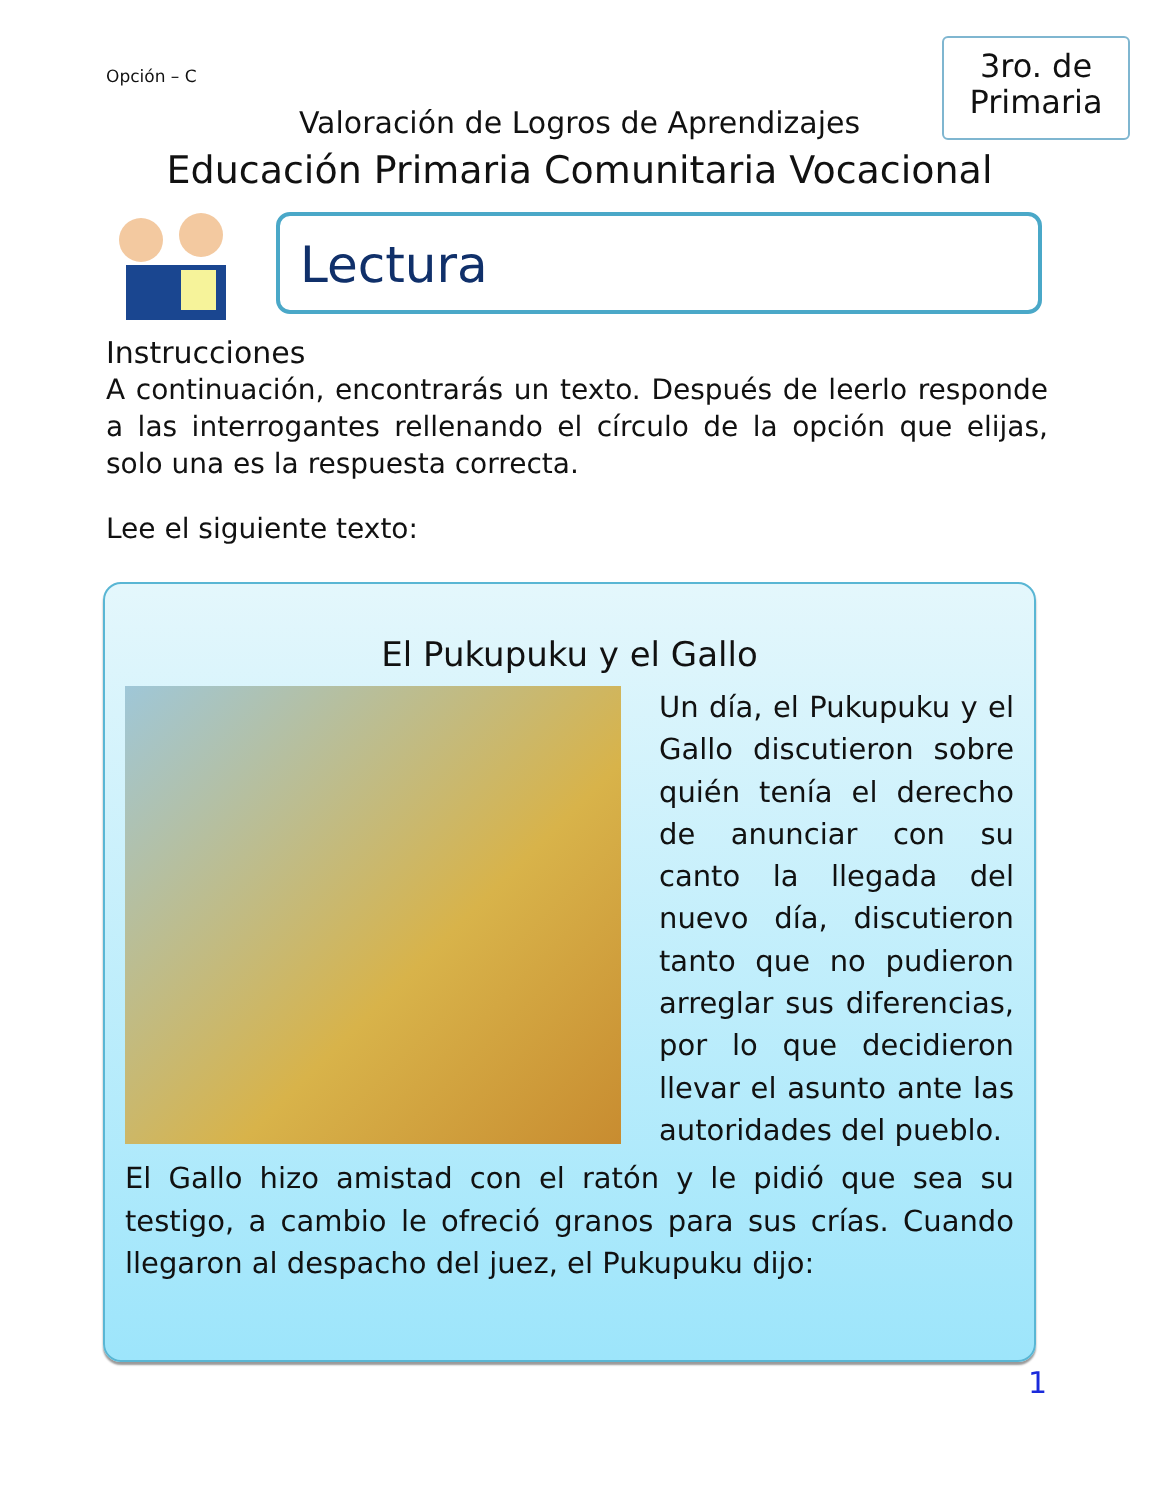Opción – C
3ro. de
Primaria
Valoración de Logros de Aprendizajes
Educación Primaria Comunitaria Vocacional
Lectura
Instrucciones
A continuación, encontrarás un texto. Después de leerlo responde a las interrogantes rellenando el círculo de la opción que elijas, solo una es la respuesta correcta.
Lee el siguiente texto:
El Pukupuku y el Gallo
Un día, el Pukupuku y el Gallo discutieron sobre quién tenía el derecho de anunciar con su canto la llegada del nuevo día, discutieron tanto que no pudieron arreglar sus diferencias, por lo que decidieron llevar el asunto ante las autoridades del pueblo.
El Gallo hizo amistad con el ratón y le pidió que sea su testigo, a cambio le ofreció granos para sus crías. Cuando llegaron al despacho del juez, el Pukupuku dijo:
1